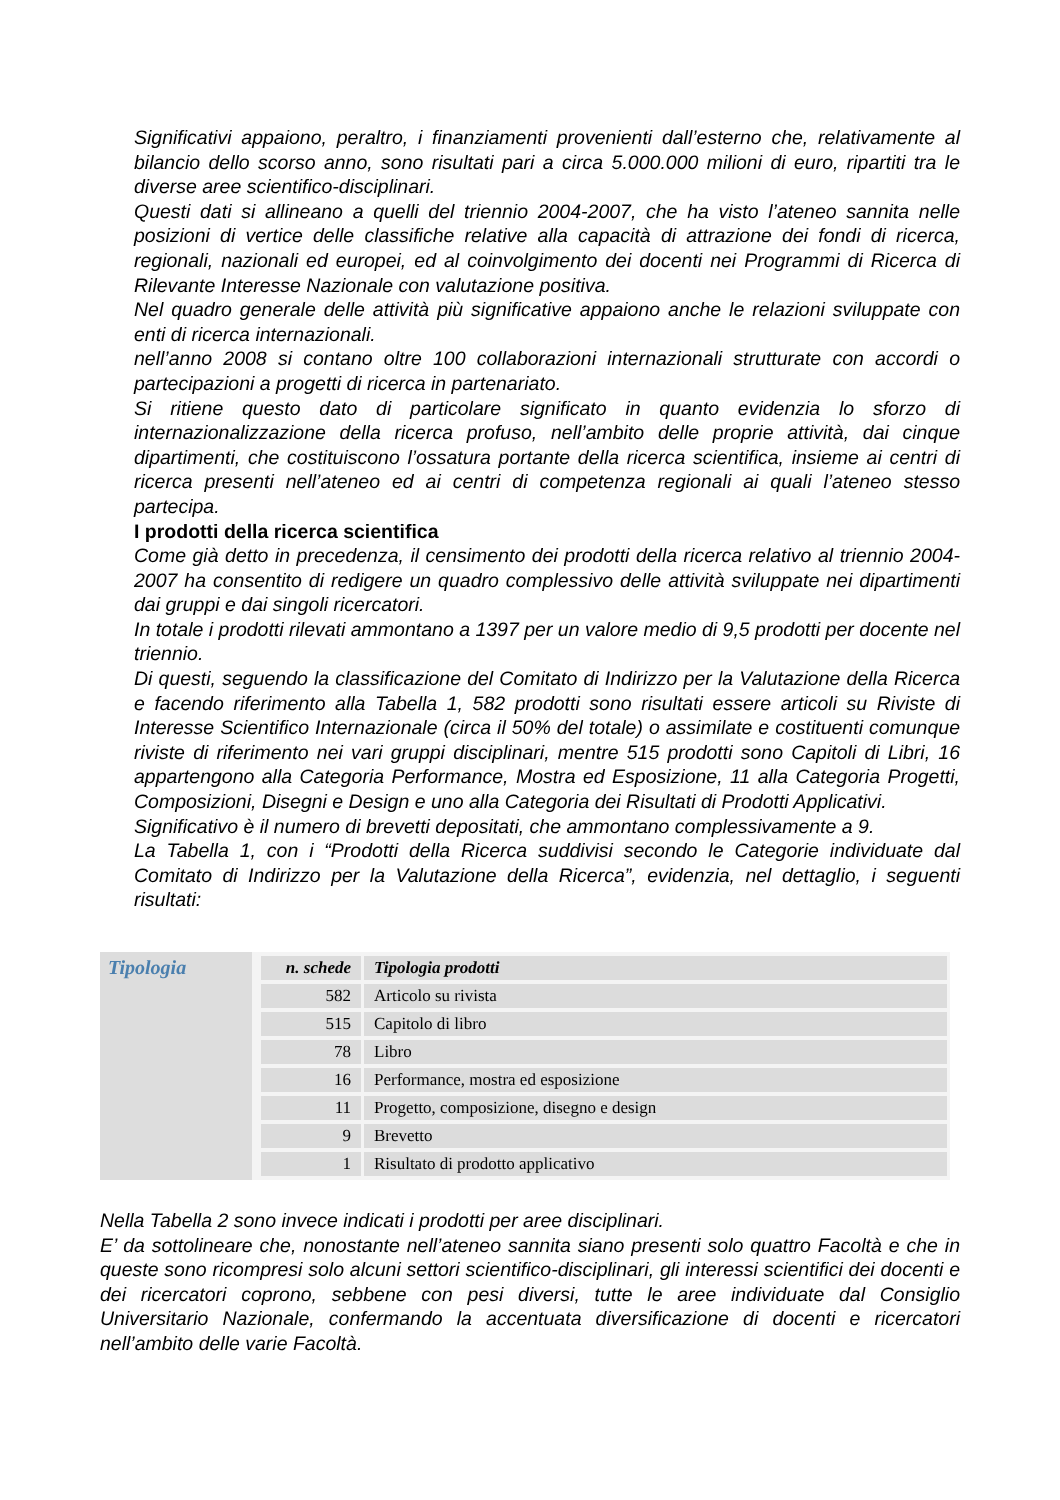Significativi appaiono, peraltro, i finanziamenti provenienti dall’esterno che, relativamente al bilancio dello scorso anno, sono risultati pari a circa 5.000.000 milioni di euro, ripartiti tra le diverse aree scientifico-disciplinari.
Questi dati si allineano a quelli del triennio 2004-2007, che ha visto l’ateneo sannita nelle posizioni di vertice delle classifiche relative alla capacità di attrazione dei fondi di ricerca, regionali, nazionali ed europei, ed al coinvolgimento dei docenti nei Programmi di Ricerca di Rilevante Interesse Nazionale con valutazione positiva.
Nel quadro generale delle attività più significative appaiono anche le relazioni sviluppate con enti di ricerca internazionali.
nell’anno 2008 si contano oltre 100 collaborazioni internazionali strutturate con accordi o partecipazioni a progetti di ricerca in partenariato.
Si ritiene questo dato di particolare significato in quanto evidenzia lo sforzo di internazionalizzazione della ricerca profuso, nell’ambito delle proprie attività, dai cinque dipartimenti, che costituiscono l’ossatura portante della ricerca scientifica, insieme ai centri di ricerca presenti nell’ateneo ed ai centri di competenza regionali ai quali l’ateneo stesso partecipa.
I prodotti della ricerca scientifica
Come già detto in precedenza, il censimento dei prodotti della ricerca relativo al triennio 2004-2007 ha consentito di redigere un quadro complessivo delle attività sviluppate nei dipartimenti dai gruppi e dai singoli ricercatori.
In totale i prodotti rilevati ammontano a 1397 per un valore medio di 9,5 prodotti per docente nel triennio.
Di questi, seguendo la classificazione del Comitato di Indirizzo per la Valutazione della Ricerca e facendo riferimento alla Tabella 1, 582 prodotti sono risultati essere articoli su Riviste di Interesse Scientifico Internazionale (circa il 50% del totale) o assimilate e costituenti comunque riviste di riferimento nei vari gruppi disciplinari, mentre 515 prodotti sono Capitoli di Libri, 16 appartengono alla Categoria Performance, Mostra ed Esposizione, 11 alla Categoria Progetti, Composizioni, Disegni e Design e uno alla Categoria dei Risultati di Prodotti Applicativi.
Significativo è il numero di brevetti depositati, che ammontano complessivamente a 9.
La Tabella 1, con i “Prodotti della Ricerca suddivisi secondo le Categorie individuate dal Comitato di Indirizzo per la Valutazione della Ricerca”, evidenzia, nel dettaglio, i seguenti risultati:
Tipologia
| n. schede | Tipologia prodotti |
| --- | --- |
| 582 | Articolo su rivista |
| 515 | Capitolo di libro |
| 78 | Libro |
| 16 | Performance, mostra ed esposizione |
| 11 | Progetto, composizione, disegno e design |
| 9 | Brevetto |
| 1 | Risultato di prodotto applicativo |
Nella Tabella 2 sono invece indicati i prodotti per aree disciplinari.
E’ da sottolineare che, nonostante nell’ateneo sannita siano presenti solo quattro Facoltà e che in queste sono ricompresi solo alcuni settori scientifico-disciplinari, gli interessi scientifici dei docenti e dei ricercatori coprono, sebbene con pesi diversi, tutte le aree individuate dal Consiglio Universitario Nazionale, confermando la accentuata diversificazione di docenti e ricercatori nell’ambito delle varie Facoltà.